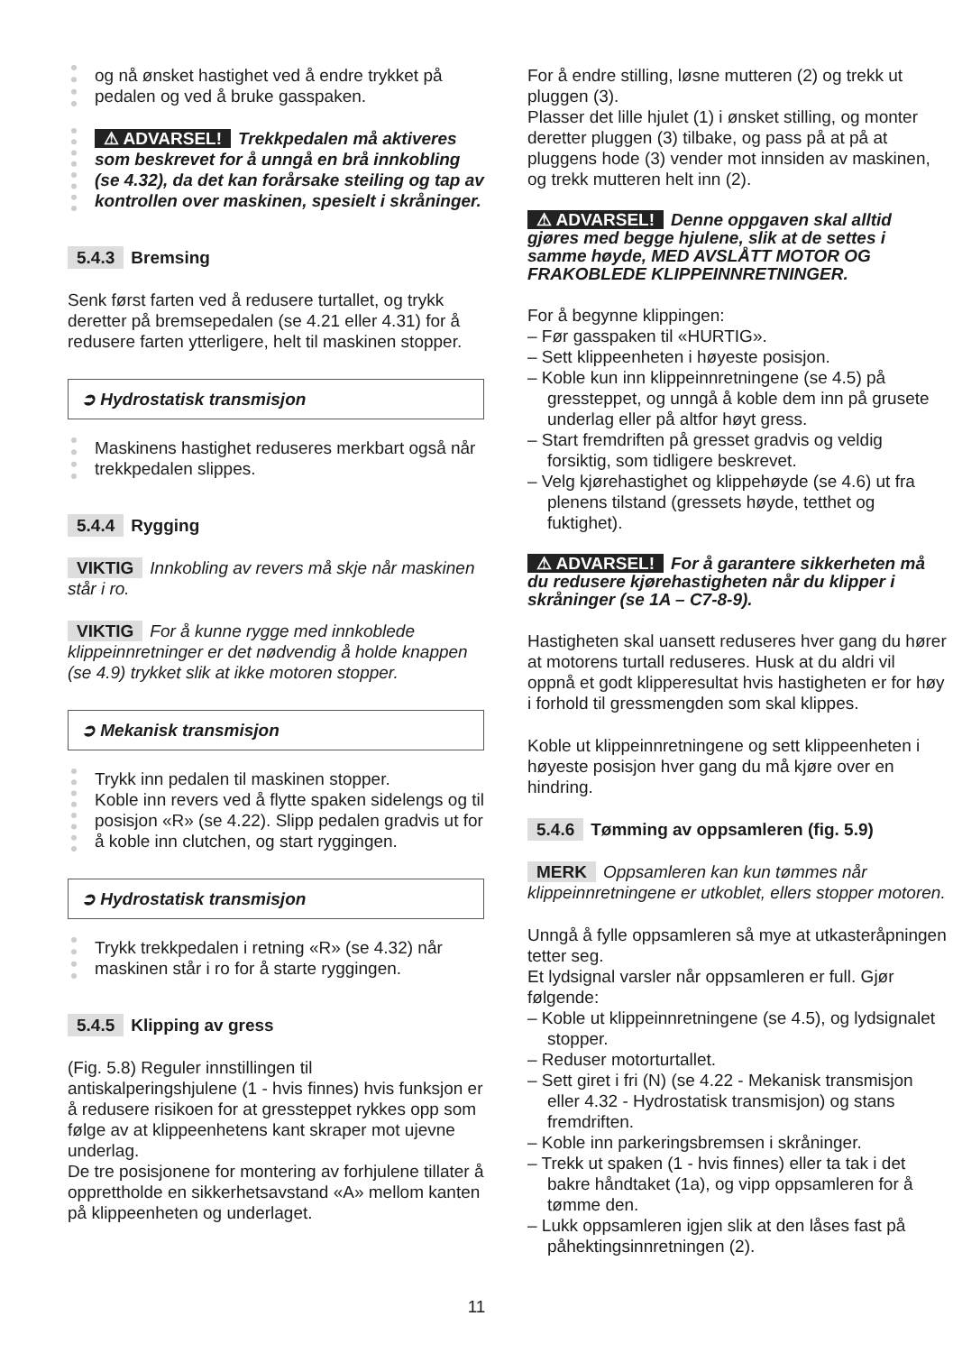og nå ønsket hastighet ved å endre trykket på pedalen og ved å bruke gasspaken.
⚠ ADVARSEL! Trekkpedalen må aktiveres som beskrevet for å unngå en brå innkobling (se 4.32), da det kan forårsake steiling og tap av kontrollen over maskinen, spesielt i skråninger.
5.4.3 Bremsing
Senk først farten ved å redusere turtallet, og trykk deretter på bremsepedalen (se 4.21 eller 4.31) for å redusere farten ytterligere, helt til maskinen stopper.
➲ Hydrostatisk transmisjon
Maskinens hastighet reduseres merkbart også når trekkpedalen slippes.
5.4.4 Rygging
VIKTIG Innkobling av revers må skje når maskinen står i ro.
VIKTIG For å kunne rygge med innkoblede klippeinnretninger er det nødvendig å holde knappen (se 4.9) trykket slik at ikke motoren stopper.
➲ Mekanisk transmisjon
Trykk inn pedalen til maskinen stopper.
Koble inn revers ved å flytte spaken sidelengs og til posisjon «R» (se 4.22). Slipp pedalen gradvis ut for å koble inn clutchen, og start ryggingen.
➲ Hydrostatisk transmisjon
Trykk trekkpedalen i retning «R» (se 4.32) når maskinen står i ro for å starte ryggingen.
5.4.5 Klipping av gress
(Fig. 5.8) Reguler innstillingen til antiskalperingshjulene (1 - hvis finnes) hvis funksjon er å redusere risikoen for at gressteppet rykkes opp som følge av at klippeenhetens kant skraper mot ujevne underlag.
De tre posisjonene for montering av forhjulene tillater å opprettholde en sikkerhetsavstand «A» mellom kanten på klippeenheten og underlaget.
For å endre stilling, løsne mutteren (2) og trekk ut pluggen (3).
Plasser det lille hjulet (1) i ønsket stilling, og monter deretter pluggen (3) tilbake, og pass på at på at pluggens hode (3) vender mot innsiden av maskinen, og trekk mutteren helt inn (2).
⚠ ADVARSEL! Denne oppgaven skal alltid gjøres med begge hjulene, slik at de settes i samme høyde, MED AVSLÅTT MOTOR OG FRAKOBLEDE KLIPPEINNRETNINGER.
For å begynne klippingen:
– Før gasspaken til «HURTIG».
– Sett klippeenheten i høyeste posisjon.
– Koble kun inn klippeinnretningene (se 4.5) på gressteppet, og unngå å koble dem inn på grusete underlag eller på altfor høyt gress.
– Start fremdriften på gresset gradvis og veldig forsiktig, som tidligere beskrevet.
– Velg kjørehastighet og klippehøyde (se 4.6) ut fra plenens tilstand (gressets høyde, tetthet og fuktighet).
⚠ ADVARSEL! For å garantere sikkerheten må du redusere kjørehastigheten når du klipper i skråninger (se 1A – C7-8-9).
Hastigheten skal uansett reduseres hver gang du hører at motorens turtall reduseres. Husk at du aldri vil oppnå et godt klipperesultat hvis hastigheten er for høy i forhold til gressmengden som skal klippes.
Koble ut klippeinnretningene og sett klippeenheten i høyeste posisjon hver gang du må kjøre over en hindring.
5.4.6 Tømming av oppsamleren (fig. 5.9)
MERK Oppsamleren kan kun tømmes når klippeinnretningene er utkoblet, ellers stopper motoren.
Unngå å fylle oppsamleren så mye at utkasteråpningen tetter seg.
Et lydsignal varsler når oppsamleren er full. Gjør følgende:
– Koble ut klippeinnretningene (se 4.5), og lydsignalet stopper.
– Reduser motorturtallet.
– Sett giret i fri (N) (se 4.22 - Mekanisk transmisjon eller 4.32 - Hydrostatisk transmisjon) og stans fremdriften.
– Koble inn parkeringsbremsen i skråninger.
– Trekk ut spaken (1 - hvis finnes) eller ta tak i det bakre håndtaket (1a), og vipp oppsamleren for å tømme den.
– Lukk oppsamleren igjen slik at den låses fast på påhektingsinnretningen (2).
11